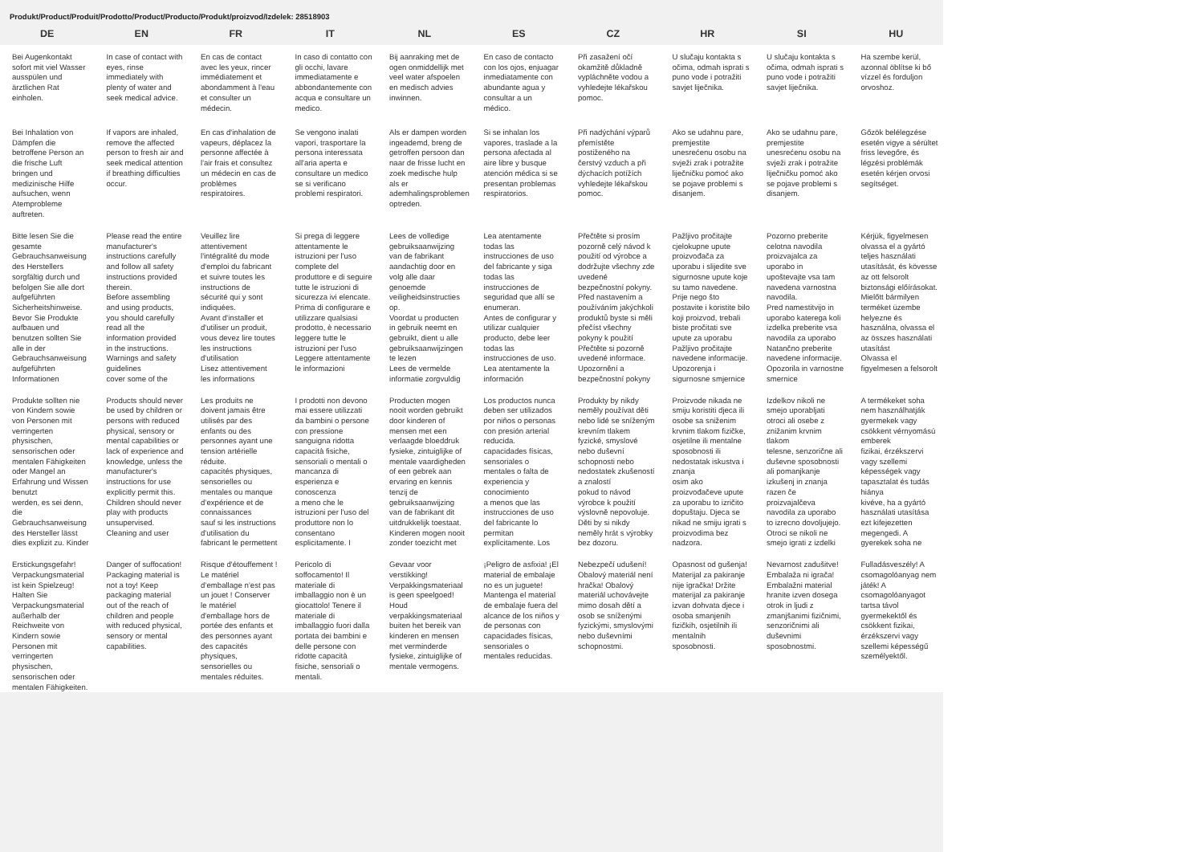Produkt/Product/Produit/Prodotto/Product/Producto/Produkt/proizvod/Izdelek: 28518903
| DE | EN | FR | IT | NL | ES | CZ | HR | SI | HU |
| --- | --- | --- | --- | --- | --- | --- | --- | --- | --- |
| Bei Augenkontakt sofort mit viel Wasser ausspülen und ärztlichen Rat einholen. | In case of contact with eyes, rinse immediately with plenty of water and seek medical advice. | En cas de contact avec les yeux, rincer immédiatement et abondamment à l'eau et consulter un médecin. | In caso di contatto con gli occhi, lavare immediatamente e abbondantemente con acqua e consultare un medico. | Bij aanraking met de ogen onmiddellijk met veel water afspoelen en medisch advies inwinnen. | En caso de contacto con los ojos, enjuagar inmediatamente con abundante agua y consultar a un médico. | Při zasažení očí okamžitě důkladně vypláchněte vodou a vyhledejte lékařskou pomoc. | U slučaju kontakta s očima, odmah isprati s puno vode i potražiti savjet liječnika. | U slučaju kontakta s očima, odmah isprati s puno vode i potražiti savjet liječnika. | Ha szembe kerül, azonnal öblítse ki bő vízzel és forduljon orvoshoz. |
| Bei Inhalation von Dämpfen die betroffene Person an die frische Luft bringen und medizinische Hilfe aufsuchen, wenn Atemprobleme auftreten. | If vapors are inhaled, remove the affected person to fresh air and seek medical attention if breathing difficulties occur. | En cas d'inhalation de vapeurs, déplacez la personne affectée à l'air frais et consultez un médecin en cas de problèmes respiratoires. | Se vengono inalati vapori, trasportare la persona interessata all'aria aperta e consultare un medico se si verificano problemi respiratori. | Als er dampen worden ingeademd, breng de getroffen persoon dan naar de frisse lucht en zoek medische hulp als er ademhalingsproblemen optreden. | Si se inhalan los vapores, traslade a la persona afectada al aire libre y busque atención médica si se presentan problemas respiratorios. | Při nadýchání výparů přemístěte postiženého na čerstvý vzduch a při dýchacích potížích vyhledejte lékařskou pomoc. | Ako se udahnu pare, premjestite unesrećenu osobu na svježi zrak i potražite liječničku pomoć ako se pojave problemi s disanjem. | Ako se udahnu pare, premjestite unesrećenu osobu na svježi zrak i potražite liječničku pomoć ako se pojave problemi s disanjem. | Gőzök belélegzése esetén vigye a sérültet friss levegőre, és légzési problémák esetén kérjen orvosi segítséget. |
| Bitte lesen Sie die gesamte Gebrauchsanweisung des Herstellers sorgfältig durch und befolgen Sie alle dort aufgeführten Sicherheitshinweise. Bevor Sie Produkte aufbauen und benutzen sollten Sie alle in der Gebrauchsanweisung aufgeführten Informationen | Please read the entire manufacturer's instructions carefully and follow all safety instructions provided therein. Before assembling and using products, you should carefully read all the information provided in the instructions. Warnings and safety guidelines cover some of the | Veuillez lire attentivement l'intégralité du mode d'emploi du fabricant et suivre toutes les instructions de sécurité qui y sont indiquées. Avant d'installer et d'utiliser un produit, vous devez lire toutes les instructions d'utilisation Lisez attentivement les informations | Si prega di leggere attentamente le istruzioni per l'uso complete del produttore e di seguire tutte le istruzioni di sicurezza ivi elencate. Prima di configurare e utilizzare qualsiasi prodotto, è necessario leggere tutte le istruzioni per l'uso Leggere attentamente le informazioni | Lees de volledige gebruiksaanwijzing van de fabrikant aandachtig door en volg alle daar genoemde veiligheidsinstructies op. Voordat u producten in gebruik neemt en gebruikt, dient u alle gebruiksaanwijzingen te lezen Lees de vermelde informatie zorgvuldig | Lea atentamente todas las instrucciones de uso del fabricante y siga todas las instrucciones de seguridad que allí se enumeran. Antes de configurar y utilizar cualquier producto, debe leer todas las instrucciones de uso. Lea atentamente la información | Přečtěte si prosím pozorně celý návod k použití od výrobce a dodržujte všechny zde uvedené bezpečnostní pokyny. Před nastavením a používáním jakýchkoli produktů byste si měli přečíst všechny pokyny k použití Přečtěte si pozorně uvedené informace. Upozornění a bezpečnostní pokyny | Pažljivo pročitajte cjelokupne upute proizvođača za uporabu i slijedite sve sigurnosne upute koje su tamo navedene. Prije nego što postavite i koristite bilo koji proizvod, trebali biste pročitati sve upute za uporabu Pažljivo pročitajte navedene informacije. Upozorenja i sigurnosne smjernice | Pozorno preberite celotna navodila proizvajalca za uporabo in upoštevajte vsa tam navedena varnostna navodila. Pred namestitvijo in uporabo katerega koli izdelka preberite vsa navodila za uporabo Natančno preberite navedene informacije. Opozorila in varnostne smernice | Kérjük, figyelmesen olvassa el a gyártó teljes használati utasítását, és kövesse az ott felsorolt biztonsági előírásokat. Mielőtt bármilyen terméket üzembe helyezne és használna, olvassa el az összes használati utasítást Olvassa el figyelmesen a felsorolt |
| Produkte sollten nie von Kindern sowie von Personen mit verringerten physischen, sensorischen oder mentalen Fähigkeiten oder Mangel an Erfahrung und Wissen benutzt werden, es sei denn, die Gebrauchsanweisung des Hersteller lässt dies explizit zu. Kinder | Products should never be used by children or persons with reduced physical, sensory or mental capabilities or lack of experience and knowledge, unless the manufacturer's instructions for use explicitly permit this. Children should never play with products unsupervised. Cleaning and user | Les produits ne doivent jamais être utilisés par des enfants ou des personnes ayant une tension artérielle réduite. capacités physiques, sensorielles ou mentales ou manque d’expérience et de connaissances sauf si les instructions d'utilisation du fabricant le permettent | I prodotti non devono mai essere utilizzati da bambini o persone con pressione sanguigna ridotta capacità fisiche, sensoriali o mentali o mancanza di esperienza e conoscenza a meno che le istruzioni per l'uso del produttore non lo consentano esplicitamente. I | Producten mogen nooit worden gebruikt door kinderen of mensen met een verlaagde bloeddruk fysieke, zintuiglijke of mentale vaardigheden of een gebrek aan ervaring en kennis tenzij de gebruiksaanwijzing van de fabrikant dit uitdrukkelijk toestaat. Kinderen mogen nooit zonder toezicht met | Los productos nunca deben ser utilizados por niños o personas con presión arterial reducida. capacidades físicas, sensoriales o mentales o falta de experiencia y conocimiento a menos que las instrucciones de uso del fabricante lo permitan explícitamente. Los | Produkty by nikdy neměly používat děti nebo lidé se sníženým krevním tlakem fyzické, smyslové nebo duševní schopnosti nebo nedostatek zkušeností a znalostí pokud to návod výrobce k použití výslovně nepovoluje. Děti by si nikdy neměly hrát s výrobky bez dozoru. | Proizvode nikada ne smiju koristiti djeca ili osobe sa sniženim krvnim tlakom fizičke, osjetilne ili mentalne sposobnosti ili nedostatak iskustva i znanja osim ako proizvođačeve upute za uporabu to izričito dopuštaju. Djeca se nikad ne smiju igrati s proizvodima bez nadzora. | Izdelkov nikoli ne smejo uporabljati otroci ali osebe z znižanim krvnim tlakom telesne, senzorične ali duševne sposobnosti ali pomanjkanje izkušenj in znanja razen če proizvajalčeva navodila za uporabo to izrecno dovoljujejo. Otroci se nikoli ne smejo igrati z izdelki | A termékeket soha nem használhatják gyermekek vagy csökkent vérnyomású emberek fizikai, érzékszervi vagy szellemi képességek vagy tapasztalat és tudás hiánya kivéve, ha a gyártó használati utasítása ezt kifejezetten megengedi. A gyerekek soha ne |
| Erstickungsgefahr! Verpackungsmaterial ist kein Spielzeug! Halten Sie Verpackungsmaterial außerhalb der Reichweite von Kindern sowie Personen mit verringerten physischen, sensorischen oder mentalen Fähigkeiten. | Danger of suffocation! Packaging material is not a toy! Keep packaging material out of the reach of children and people with reduced physical, sensory or mental capabilities. | Risque d'étouffement ! Le matériel d’emballage n’est pas un jouet ! Conserver le matériel d'emballage hors de portée des enfants et des personnes ayant des capacités physiques, sensorielles ou mentales réduites. | Pericolo di soffocamento! Il materiale di imballaggio non è un giocattolo! Tenere il materiale di imballaggio fuori dalla portata dei bambini e delle persone con ridotte capacità fisiche, sensoriali o mentali. | Gevaar voor verstikking! Verpakkingsmateriaal is geen speelgoed! Houd verpakkingsmateriaal buiten het bereik van kinderen en mensen met verminderde fysieke, zintuiglijke of mentale vermogens. | ¡Peligro de asfixia! ¡El material de embalaje no es un juguete! Mantenga el material de embalaje fuera del alcance de los niños y de personas con capacidades físicas, sensoriales o mentales reducidas. | Nebezpečí udušení! Obalový materiál není hračka! Obalový materiál uchovávejte mimo dosah dětí a osob se sníženými fyzickými, smyslovými nebo duševními schopnostmi. | Opasnost od gušenja! Materijal za pakiranje nije igračka! Držite materijal za pakiranje izvan dohvata djece i osoba smanjenih fizičkih, osjetilnih ili mentalnih sposobnosti. | Nevarnost zadušitve! Embalaža ni igrača! Embalažni material hranite izven dosega otrok in ljudi z zmanjšanimi fizičnimi, senzoričnimi ali duševnimi sposobnostmi. | Fulladásveszély! A csomagolóanyag nem játék! A csomagolóanyagot tartsa távol gyermekektől és csökkent fizikai, érzékszervi vagy szellemi képességű személyektől. |